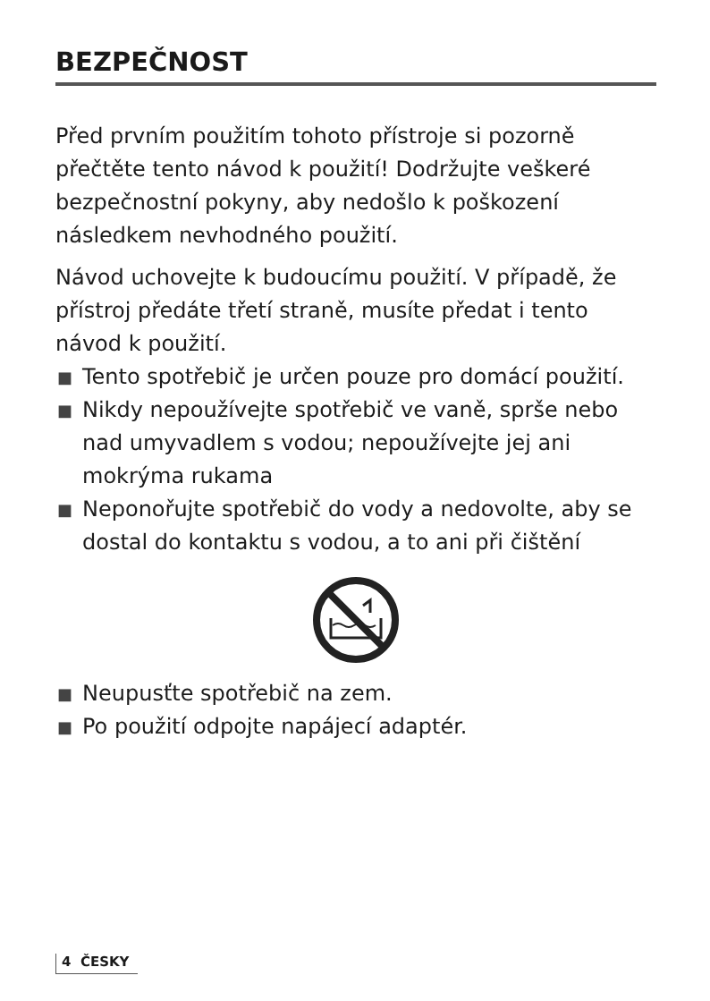BEZPEČNOST
Před prvním použitím tohoto přístroje si pozorně přečtěte tento návod k použití! Dodržujte veškeré bezpečnostní pokyny, aby nedošlo k poškození následkem nevhodného použití.
Návod uchovejte k budoucímu použití. V případě, že přístroj předáte třetí straně, musíte předat i tento návod k použití.
■ Tento spotřebič je určen pouze pro domácí použití.
■ Nikdy nepoužívejte spotřebič ve vaně, sprše nebo nad umyvadlem s vodou; nepoužívejte jej ani mokrýma rukama
■ Neponořujte spotřebič do vody a nedovolte, aby se dostal do kontaktu s vodou, a to ani při čištění
■ Neupusťte spotřebič na zem.
■ Po použití odpojte napájecí adaptér.
4 ČESKY